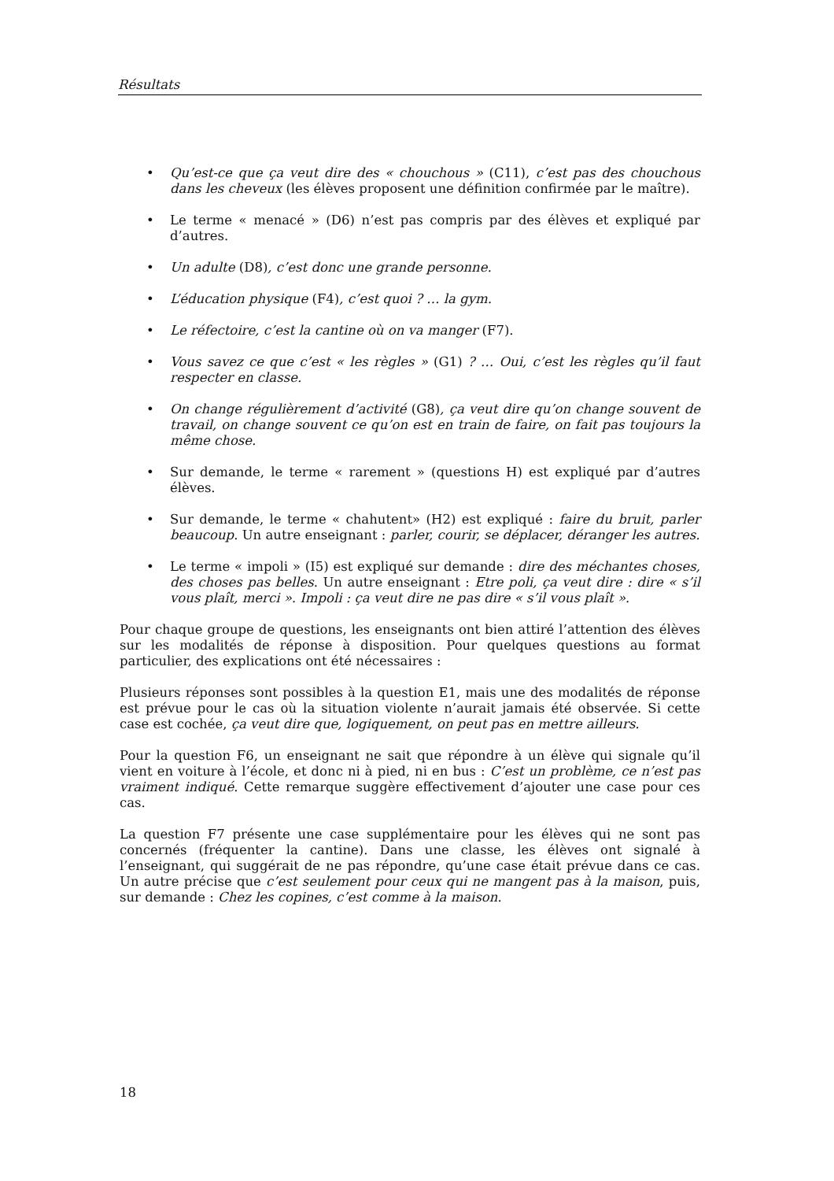Résultats
• Qu’est-ce que ça veut dire des « chouchous » (C11), c’est pas des chouchous dans les cheveux (les élèves proposent une définition confirmée par le maître).
• Le terme « menacé » (D6) n’est pas compris par des élèves et expliqué par d’autres.
• Un adulte (D8), c’est donc une grande personne.
• L’éducation physique (F4), c’est quoi ? … la gym.
• Le réfectoire, c’est la cantine où on va manger (F7).
• Vous savez ce que c’est « les règles » (G1) ? … Oui, c’est les règles qu’il faut respecter en classe.
• On change régulièrement d’activité (G8), ça veut dire qu’on change souvent de travail, on change souvent ce qu’on est en train de faire, on fait pas toujours la même chose.
• Sur demande, le terme « rarement » (questions H) est expliqué par d’autres élèves.
• Sur demande, le terme « chahutent» (H2) est expliqué : faire du bruit, parler beaucoup. Un autre enseignant : parler, courir, se déplacer, déranger les autres.
• Le terme « impoli » (I5) est expliqué sur demande : dire des méchantes choses, des choses pas belles. Un autre enseignant : Etre poli, ça veut dire : dire « s’il vous plaît, merci ». Impoli : ça veut dire ne pas dire « s’il vous plaît ».
Pour chaque groupe de questions, les enseignants ont bien attiré l’attention des élèves sur les modalités de réponse à disposition. Pour quelques questions au format particulier, des explications ont été nécessaires :
Plusieurs réponses sont possibles à la question E1, mais une des modalités de réponse est prévue pour le cas où la situation violente n’aurait jamais été observée. Si cette case est cochée, ça veut dire que, logiquement, on peut pas en mettre ailleurs.
Pour la question F6, un enseignant ne sait que répondre à un élève qui signale qu’il vient en voiture à l’école, et donc ni à pied, ni en bus : C’est un problème, ce n’est pas vraiment indiqué. Cette remarque suggère effectivement d’ajouter une case pour ces cas.
La question F7 présente une case supplémentaire pour les élèves qui ne sont pas concernés (fréquenter la cantine). Dans une classe, les élèves ont signalé à l’enseignant, qui suggérait de ne pas répondre, qu’une case était prévue dans ce cas. Un autre précise que c’est seulement pour ceux qui ne mangent pas à la maison, puis, sur demande : Chez les copines, c’est comme à la maison.
18